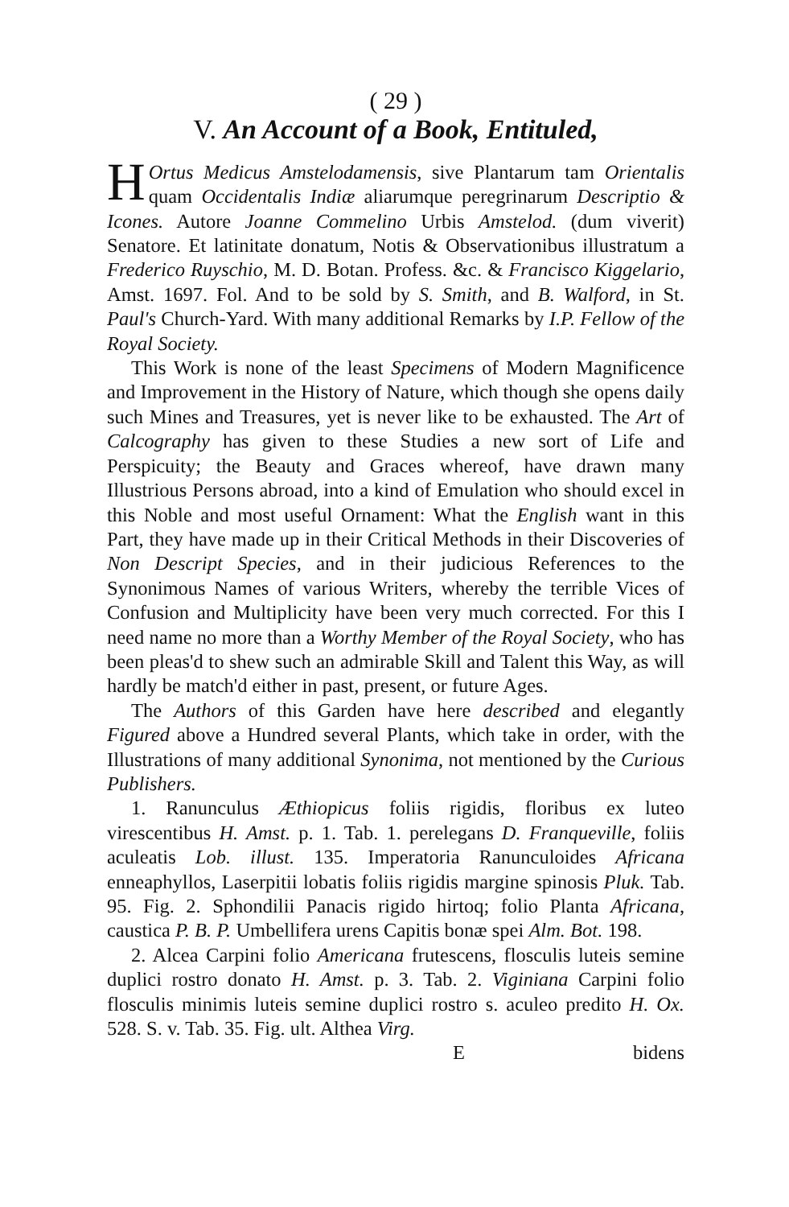( 29 )
V. An Account of a Book, Entituled,
HOrtus Medicus Amstelodamensis, sive Plantarum tam Orientalis quam Occidentalis Indiæ aliarumque peregrinarum Descriptio & Icones. Autore Joanne Commelino Urbis Amstelod. (dum viverit) Senatore. Et latinitate donatum, Notis & Observationibus illustratum a Frederico Ruyschio, M. D. Botan. Profess. &c. & Francisco Kiggelario, Amst. 1697. Fol. And to be sold by S. Smith, and B. Walford, in St. Paul's Church-Yard. With many additional Remarks by I.P. Fellow of the Royal Society.
This Work is none of the least Specimens of Modern Magnificence and Improvement in the History of Nature, which though she opens daily such Mines and Treasures, yet is never like to be exhausted. The Art of Calcography has given to these Studies a new sort of Life and Perspicuity; the Beauty and Graces whereof, have drawn many Illustrious Persons abroad, into a kind of Emulation who should excel in this Noble and most useful Ornament: What the English want in this Part, they have made up in their Critical Methods in their Discoveries of Non Descript Species, and in their judicious References to the Synonimous Names of various Writers, whereby the terrible Vices of Confusion and Multiplicity have been very much corrected. For this I need name no more than a Worthy Member of the Royal Society, who has been pleas'd to shew such an admirable Skill and Talent this Way, as will hardly be match'd either in past, present, or future Ages.
The Authors of this Garden have here described and elegantly Figured above a Hundred several Plants, which take in order, with the Illustrations of many additional Synonima, not mentioned by the Curious Publishers.
1. Ranunculus Æthiopicus foliis rigidis, floribus ex luteo virescentibus H. Amst. p. 1. Tab. 1. perelegans D. Franqueville, foliis aculeatis Lob. illust. 135. Imperatoria Ranunculoides Africana enneaphyllos, Laserpitii lobatis foliis rigidis margine spinosis Pluk. Tab. 95. Fig. 2. Sphondilii Panacis rigido hirtoq; folio Planta Africana, caustica P. B. P. Umbellifera urens Capitis bonæ spei Alm. Bot. 198.
2. Alcea Carpini folio Americana frutescens, flosculis luteis semine duplici rostro donato H. Amst. p. 3. Tab. 2. Viginiana Carpini folio flosculis minimis luteis semine duplici rostro s. aculeo predito H. Ox. 528. S. v. Tab. 35. Fig. ult. Althea Virg.
E bidens